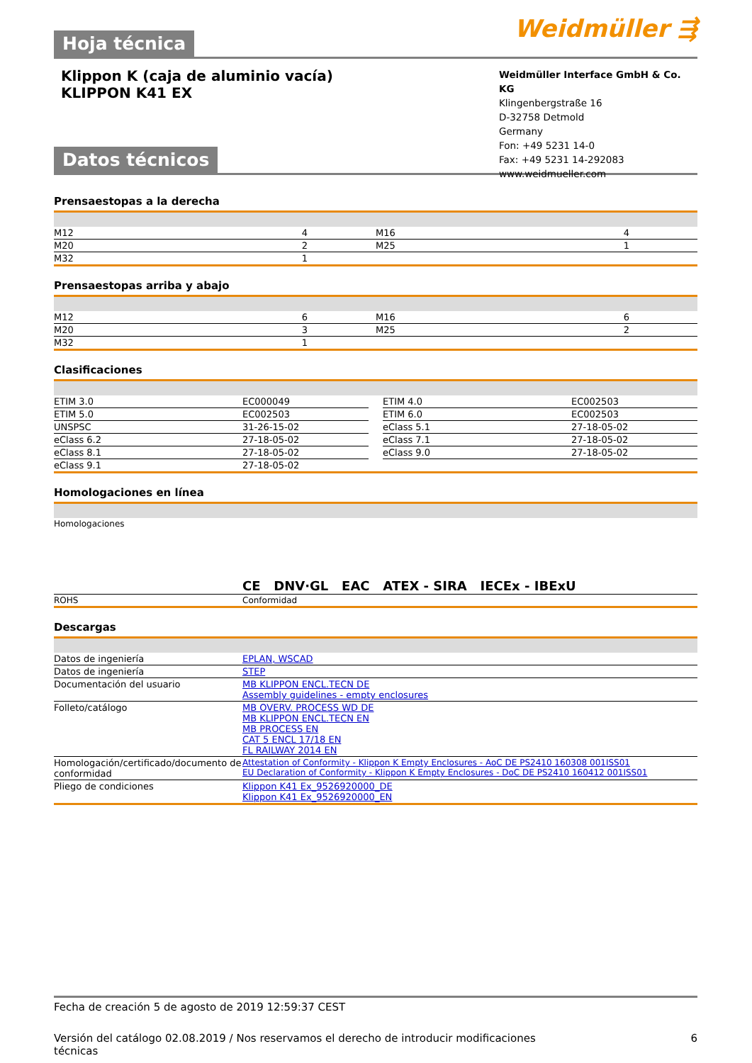Hoja técnica Weidmüller ⇶
Klippon K (caja de aluminio vacía)
KLIPPON K41 EX
Weidmüller Interface GmbH & Co. KG
Klingenbergstraße 16
D-32758 Detmold
Germany
Fon: +49 5231 14-0
Fax: +49 5231 14-292083
www.weidmueller.com
Datos técnicos
Prensaestopas a la derecha
| M12 | 4 | | M16 | 4 |
| M20 | 2 | | M25 | 1 |
| M32 | 1 | | | |
Prensaestopas arriba y abajo
| M12 | 6 | | M16 | 6 |
| M20 | 3 | | M25 | 2 |
| M32 | 1 | | | |
Clasificaciones
| ETIM 3.0 | EC000049 | | ETIM 4.0 | EC002503 |
| ETIM 5.0 | EC002503 | | ETIM 6.0 | EC002503 |
| UNSPSC | 31-26-15-02 | | eClass 5.1 | 27-18-05-02 |
| eClass 6.2 | 27-18-05-02 | | eClass 7.1 | 27-18-05-02 |
| eClass 8.1 | 27-18-05-02 | | eClass 9.0 | 27-18-05-02 |
| eClass 9.1 | 27-18-05-02 | | | |
Homologaciones en línea
| Homologaciones | CE DNV·GL EAC ATEX - SIRA IECEx - IBExU |
| ROHS | Conformidad |
Descargas
| Datos de ingeniería | EPLAN, WSCAD |
| Datos de ingeniería | STEP |
| Documentación del usuario | MB KLIPPON ENCL.TECN DE Assembly guidelines - empty enclosures |
| Folleto/catálogo | MB OVERV. PROCESS WD DE MB KLIPPON ENCL.TECN EN MB PROCESS EN CAT 5 ENCL 17/18 EN FL RAILWAY 2014 EN |
| Homologación/certificado/documento de conformidad | Attestation of Conformity - Klippon K Empty Enclosures - AoC DE PS2410 160308 001ISS01 EU Declaration of Conformity - Klippon K Empty Enclosures - DoC DE PS2410 160412 001ISS01 |
| Pliego de condiciones | Klippon K41 Ex_9526920000_DE Klippon K41 Ex_9526920000_EN |
Fecha de creación 5 de agosto de 2019 12:59:37 CEST
Versión del catálogo 02.08.2019 / Nos reservamos el derecho de introducir modificaciones
técnicas 6